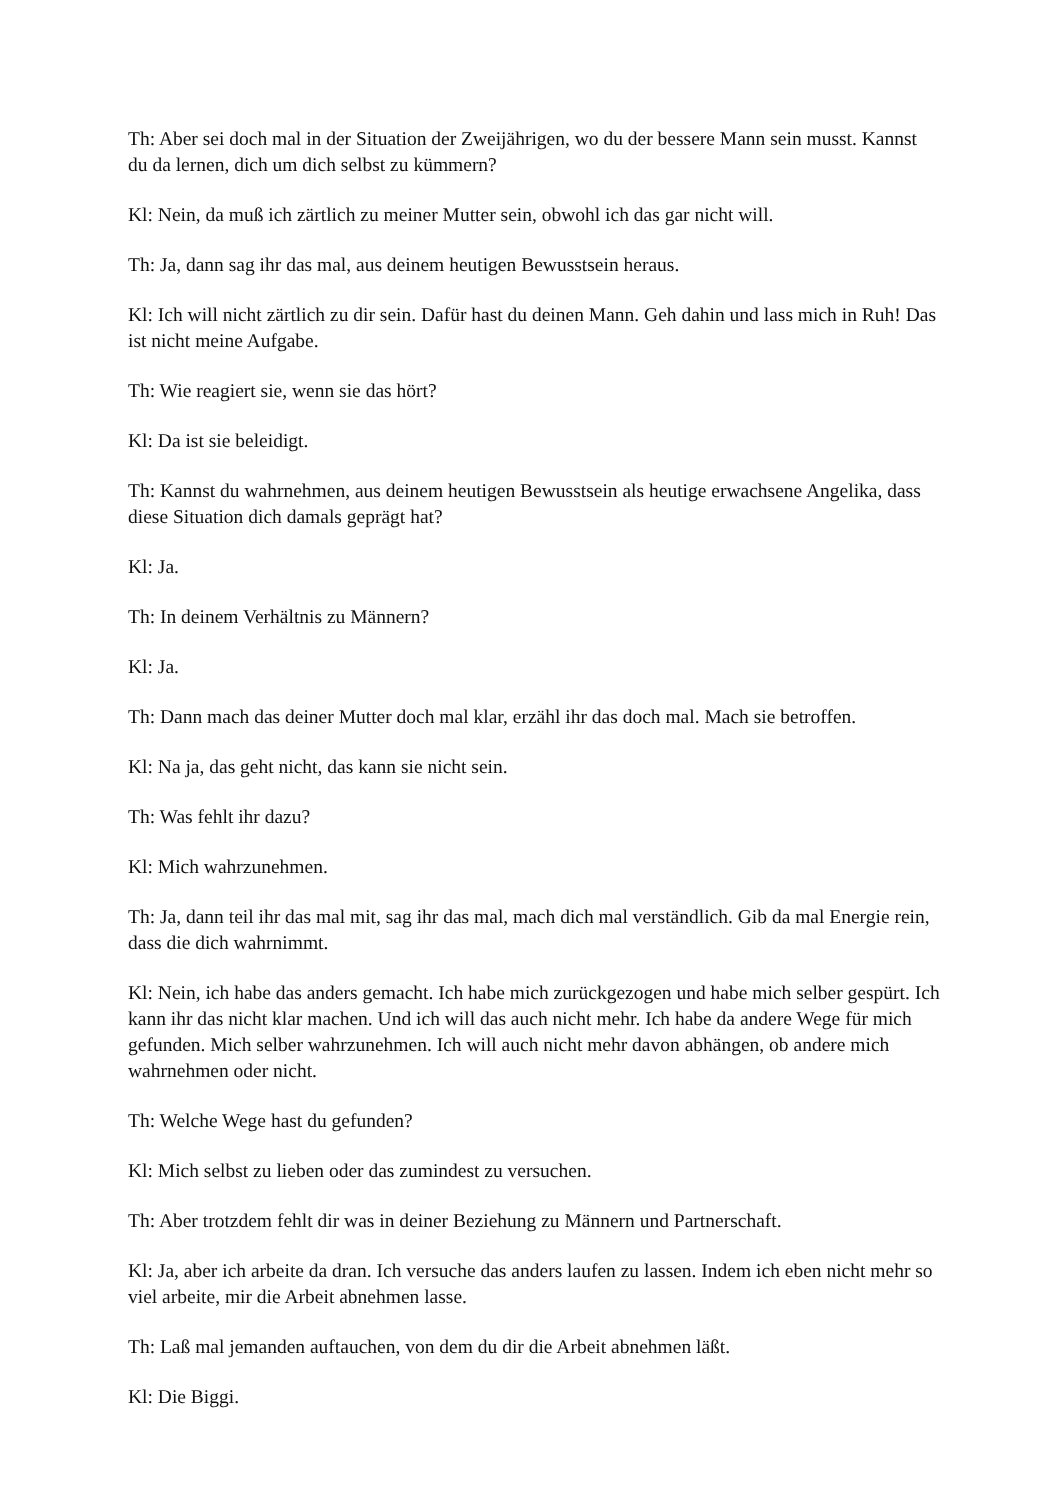Th: Aber sei doch mal in der Situation der Zweijährigen, wo du der bessere Mann sein musst. Kannst du da lernen, dich um dich selbst zu kümmern?
Kl: Nein, da muß ich zärtlich zu meiner Mutter sein, obwohl ich das gar nicht will.
Th: Ja, dann sag ihr das mal, aus deinem heutigen Bewusstsein heraus.
Kl: Ich will nicht zärtlich zu dir sein. Dafür hast du deinen Mann. Geh dahin und lass mich in Ruh! Das ist nicht meine Aufgabe.
Th: Wie reagiert sie, wenn sie das hört?
Kl: Da ist sie beleidigt.
Th: Kannst du wahrnehmen, aus deinem heutigen Bewusstsein als heutige erwachsene Angelika, dass diese Situation dich damals geprägt hat?
Kl: Ja.
Th: In deinem Verhältnis zu Männern?
Kl: Ja.
Th: Dann mach das deiner Mutter doch mal klar, erzähl ihr das doch mal. Mach sie betroffen.
Kl: Na ja, das geht nicht, das kann sie nicht sein.
Th: Was fehlt ihr dazu?
Kl: Mich wahrzunehmen.
Th: Ja, dann teil ihr das mal mit, sag ihr das mal, mach dich mal verständlich. Gib da mal Energie rein, dass die dich wahrnimmt.
Kl: Nein, ich habe das anders gemacht. Ich habe mich zurückgezogen und habe mich selber gespürt. Ich kann ihr das nicht klar machen. Und ich will das auch nicht mehr. Ich habe da andere Wege für mich gefunden. Mich selber wahrzunehmen. Ich will auch nicht mehr davon abhängen, ob andere mich wahrnehmen oder nicht.
Th: Welche Wege hast du gefunden?
Kl: Mich selbst zu lieben oder das zumindest zu versuchen.
Th: Aber trotzdem fehlt dir was in deiner Beziehung zu Männern und Partnerschaft.
Kl: Ja, aber ich arbeite da dran. Ich versuche das anders laufen zu lassen. Indem ich eben nicht mehr so viel arbeite, mir die Arbeit abnehmen lasse.
Th: Laß mal jemanden auftauchen, von dem du dir die Arbeit abnehmen läßt.
Kl: Die Biggi.